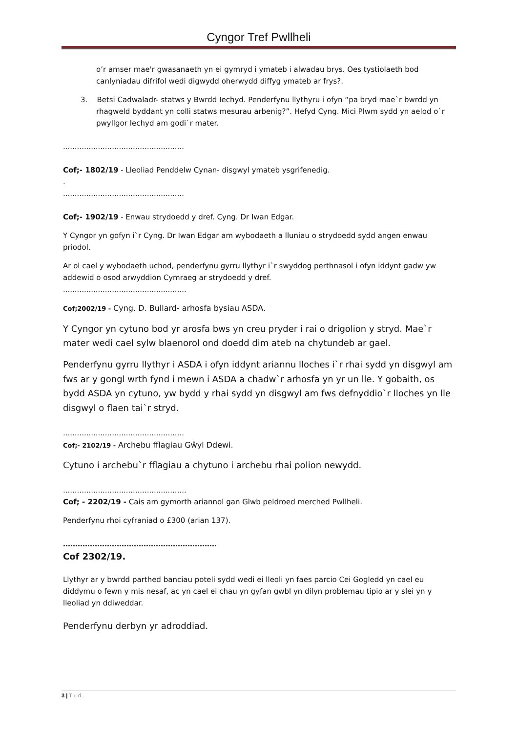Cyngor Tref Pwllheli
o’r amser mae'r gwasanaeth yn ei gymryd i ymateb i alwadau brys. Oes tystiolaeth bod canlyniadau difrifol wedi digwydd oherwydd diffyg ymateb ar frys?.
3. Betsi Cadwaladr- statws y Bwrdd Iechyd. Penderfynu llythyru i ofyn “pa bryd mae`r bwrdd yn rhagweld byddant yn colli statws mesurau arbenig?”. Hefyd Cyng. Mici Plwm sydd yn aelod o`r pwyllgor Iechyd am godi`r mater.
....................................................
Cof;- 1802/19 - Lleoliad Penddelw Cynan- disgwyl ymateb ysgrifenedig.
.
....................................................
Cof;- 1902/19 - Enwau strydoedd y dref. Cyng. Dr Iwan Edgar.
Y Cyngor yn gofyn i`r Cyng. Dr Iwan Edgar am wybodaeth a lluniau o strydoedd sydd angen enwau priodol.
Ar ol cael y wybodaeth uchod, penderfynu gyrru llythyr i`r swyddog perthnasol i ofyn iddynt gadw yw addewid o osod arwyddion Cymraeg ar strydoedd y dref.
.....................................................
Cof;2002/19 - Cyng. D. Bullard- arhosfa bysiau ASDA.
Y Cyngor yn cytuno bod yr arosfa bws yn creu pryder i rai o drigolion y stryd. Mae`r mater wedi cael sylw blaenorol ond doedd dim ateb na chytundeb ar gael.
Penderfynu gyrru llythyr i ASDA i ofyn iddynt ariannu lloches i`r rhai sydd yn disgwyl am fws ar y gongl wrth fynd i mewn i ASDA a chadw`r arhosfa yn yr un lle. Y gobaith, os bydd ASDA yn cytuno, yw bydd y rhai sydd yn disgwyl am fws defnyddio`r lloches yn lle disgwyl o flaen tai`r stryd.
....................................................
Cof;- 2102/19 - Archebu fflagiau Gŵyl Ddewi.
Cytuno i archebu`r fflagiau a chytuno i archebu rhai polion newydd.
.....................................................
Cof; - 2202/19 - Cais am gymorth ariannol gan Glwb peldroed merched Pwllheli.
Penderfynu rhoi cyfraniad o £300 (arian 137).
………………………………………………………
Cof 2302/19.
Llythyr ar y bwrdd parthed banciau poteli sydd wedi ei lleoli yn faes parcio Cei Gogledd yn cael eu diddymu o fewn y mis nesaf, ac yn cael ei chau yn gyfan gwbl yn dilyn problemau tipio ar y slei yn y lleoliad yn ddiweddar.
Penderfynu derbyn yr adroddiad.
3 | Tud.